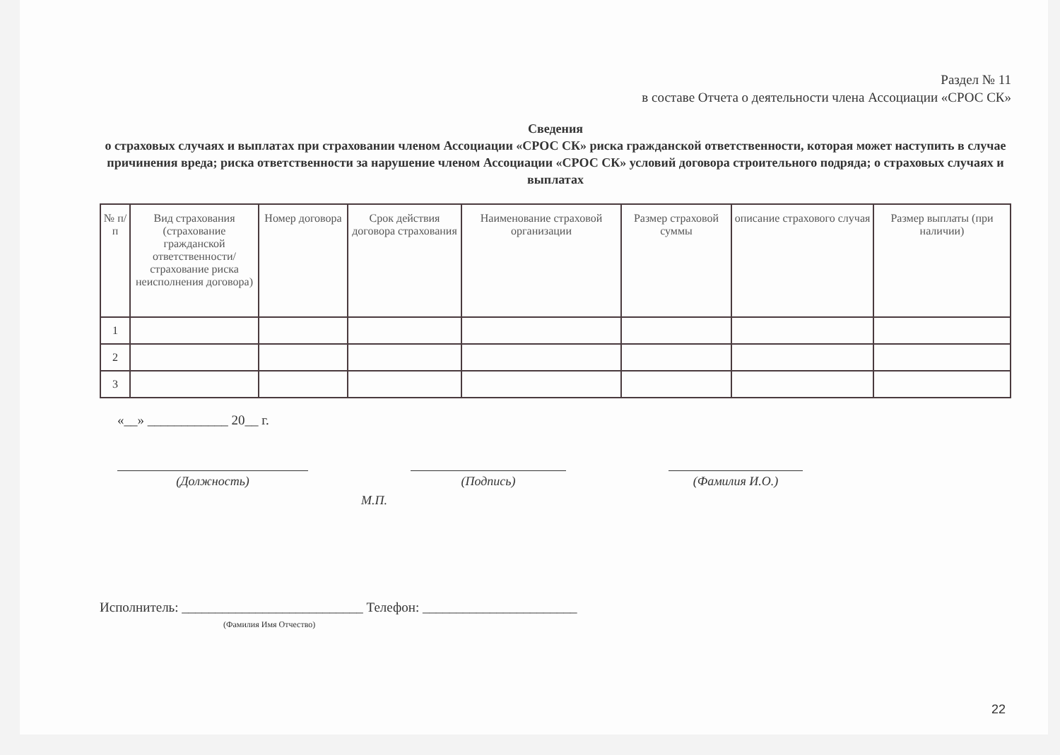Раздел № 11
в составе Отчета о деятельности члена Ассоциации «СРОС СК»
Сведения
о страховых случаях и выплатах при страховании членом Ассоциации «СРОС СК» риска гражданской ответственности, которая может наступить в случае причинения вреда; риска ответственности за нарушение членом Ассоциации «СРОС СК» условий договора строительного подряда; о страховых случаях и выплатах
| № п/ п | Вид страхования (страхование гражданской ответственности/страхование риска неисполнения договора) | Номер договора | Срок действия договора страхования | Наименование страховой организации | Размер страховой суммы | описание страхового случая | Размер выплаты (при наличии) |
| --- | --- | --- | --- | --- | --- | --- | --- |
| 1 | | | | | | | |
| 2 | | | | | | | |
| 3 | | | | | | | |
«__» ____________ 20__ г.
(Должность) (Подпись) (Фамилия И.О.)
М.П.
Исполнитель: ___________________________ Телефон: _______________________
(Фамилия Имя Отчество)
22